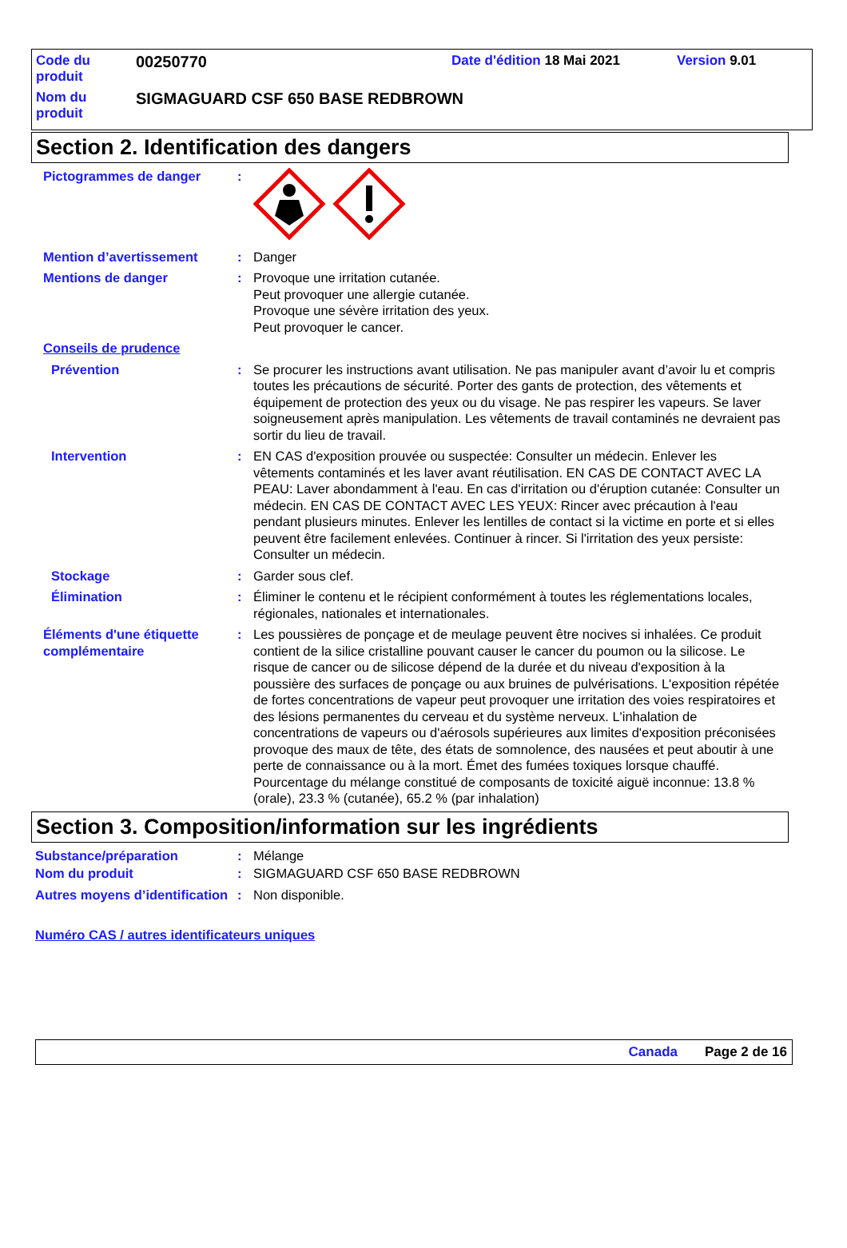| Code du produit | 00250770 | Date d'édition 18 Mai 2021 | Version 9.01 |
| Nom du produit | SIGMAGUARD CSF 650 BASE REDBROWN | | |
Section 2. Identification des dangers
Pictogrammes de danger :
Mention d’avertissement : Danger
Mentions de danger : Provoque une irritation cutanée.
Peut provoquer une allergie cutanée.
Provoque une sévère irritation des yeux.
Peut provoquer le cancer.
Conseils de prudence
Prévention : Se procurer les instructions avant utilisation. Ne pas manipuler avant d’avoir lu et compris toutes les précautions de sécurité. Porter des gants de protection, des vêtements et équipement de protection des yeux ou du visage. Ne pas respirer les vapeurs. Se laver soigneusement après manipulation. Les vêtements de travail contaminés ne devraient pas sortir du lieu de travail.
Intervention : EN CAS d'exposition prouvée ou suspectée: Consulter un médecin. Enlever les vêtements contaminés et les laver avant réutilisation. EN CAS DE CONTACT AVEC LA PEAU: Laver abondamment à l'eau. En cas d'irritation ou d'éruption cutanée: Consulter un médecin. EN CAS DE CONTACT AVEC LES YEUX: Rincer avec précaution à l'eau pendant plusieurs minutes. Enlever les lentilles de contact si la victime en porte et si elles peuvent être facilement enlevées. Continuer à rincer. Si l'irritation des yeux persiste: Consulter un médecin.
Stockage : Garder sous clef.
Élimination : Éliminer le contenu et le récipient conformément à toutes les réglementations locales, régionales, nationales et internationales.
Éléments d'une étiquette complémentaire
: Les poussières de ponçage et de meulage peuvent être nocives si inhalées. Ce produit contient de la silice cristalline pouvant causer le cancer du poumon ou la silicose. Le risque de cancer ou de silicose dépend de la durée et du niveau d'exposition à la poussière des surfaces de ponçage ou aux bruines de pulvérisations. L'exposition répétée de fortes concentrations de vapeur peut provoquer une irritation des voies respiratoires et des lésions permanentes du cerveau et du système nerveux. L'inhalation de concentrations de vapeurs ou d'aérosols supérieures aux limites d'exposition préconisées provoque des maux de tête, des états de somnolence, des nausées et peut aboutir à une perte de connaissance ou à la mort. Émet des fumées toxiques lorsque chauffé.
Pourcentage du mélange constitué de composants de toxicité aiguë inconnue: 13.8 % (orale), 23.3 % (cutanée), 65.2 % (par inhalation)
Section 3. Composition/information sur les ingrédients
Substance/préparation : Mélange
Nom du produit : SIGMAGUARD CSF 650 BASE REDBROWN
Autres moyens d’identification
: Non disponible.
Numéro CAS / autres identificateurs uniques
Canada Page 2 de 16